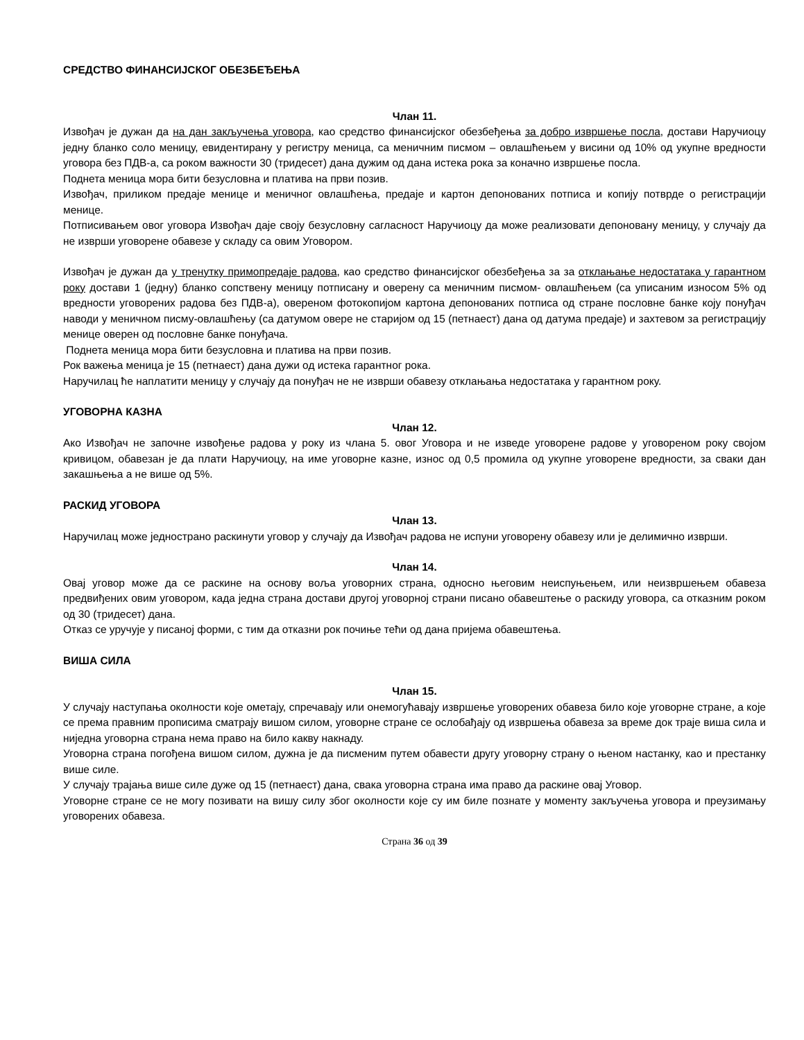СРЕДСТВО ФИНАНСИЈСКОГ ОБЕЗБЕЂЕЊА
Члан 11.
Извођач је дужан да на дан закључења уговора, као средство финансијског обезбеђења за добро извршење посла, достави Наручиоцу једну бланко соло меницу, евидентирану у регистру меница, са меничним писмом – овлашћењем у висини од 10% од укупне вредности уговора без ПДВ-а, са роком важности 30 (тридесет) дана дужим од дана истека рока за коначно извршење посла.
Поднета меница мора бити безусловна и платива на први позив.
Извођач, приликом предаје менице и меничног овлашћења, предаје и картон депонованих потписа и копију потврде о регистрацији менице.
Потписивањем овог уговора Извођач даје своју безусловну сагласност Наручиоцу да може реализовати депоновану меницу, у случају да не изврши уговорене обавезе у складу са овим Уговором.
Извођач је дужан да у тренутку примопредаје радова, као средство финансијског обезбеђења за за отклањање недостатака у гарантном року достави 1 (једну) бланко сопствену меницу потписану и оверену са меничним писмом- овлашћењем (са уписаним износом 5% од вредности уговорених радова без ПДВ-а), овереном фотокопијом картона депонованих потписа од стране пословне банке коју понуђач наводи у меничном писму-овлашћењу (са датумом овере не старијом од 15 (петнаест) дана од датума предаје) и захтевом за регистрацију менице оверен од пословне банке понуђача.
Поднета меница мора бити безусловна и платива на први позив.
Рок важења меница је 15 (петнаест) дана дужи од истека гарантног рока.
Наручилац ће наплатити меницу у случају да понуђач не не изврши обавезу отклањања недостатака у гарантном року.
УГОВОРНА КАЗНА
Члан 12.
Ако Извођач не започне извођење радова у року из члана 5. овог Уговора и не изведе уговорене радове у уговореном року својом кривицом, обавезан је да плати Наручиоцу, на име уговорне казне, износ од 0,5 промила од укупне уговорене вредности, за сваки дан закашњења а не више од 5%.
РАСКИД УГОВОРА
Члан 13.
Наручилац може једнострано раскинути уговор у случају да Извођач радова не испуни уговорену обавезу или је делимично изврши.
Члан 14.
Овај уговор може да се раскине на основу воља уговорних страна, односно његовим неиспуњењем, или неизвршењем обавеза предвиђених овим уговором, када једна страна достави другој уговорној страни писано обавештење о раскиду уговора, са отказним роком од 30 (тридесет) дана.
Отказ се уручује у писаној форми, с тим да отказни рок почиње тећи од дана пријема обавештења.
ВИША СИЛА
Члан 15.
У случају наступања околности које ометају, спречавају или онемогућавају извршење уговорених обавеза било које уговорне стране, а које се према правним прописима сматрају вишом силом, уговорне стране се ослобађају од извршења обавеза за време док траје виша сила и ниједна уговорна страна нема право на било какву накнаду.
Уговорна страна погођена вишом силом, дужна је да писменим путем обавести другу уговорну страну о њеном настанку, као и престанку више силе.
У случају трајања више силе дуже од 15 (петнаест) дана, свака уговорна страна има право да раскине овај Уговор.
Уговорне стране се не могу позивати на вишу силу због околности које су им биле познате у моменту закључења уговора и преузимању уговорених обавеза.
Страна 36 од 39